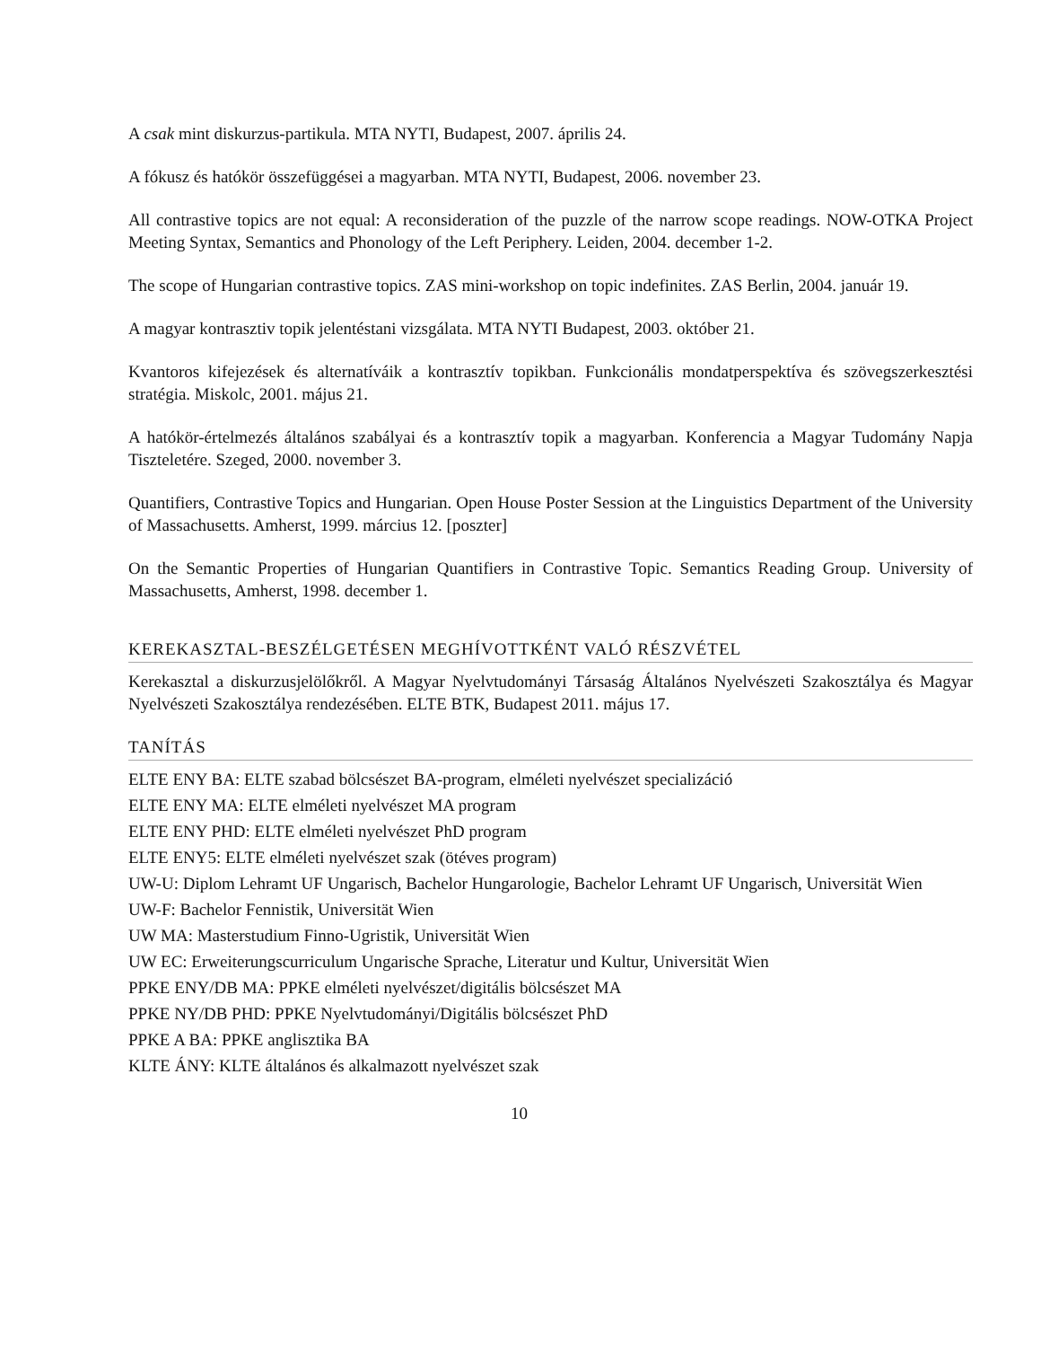A csak mint diskurzus-partikula. MTA NYTI, Budapest, 2007. április 24.
A fókusz és hatókör összefüggései a magyarban. MTA NYTI, Budapest, 2006. november 23.
All contrastive topics are not equal: A reconsideration of the puzzle of the narrow scope readings. NOW-OTKA Project Meeting Syntax, Semantics and Phonology of the Left Periphery. Leiden, 2004. december 1-2.
The scope of Hungarian contrastive topics. ZAS mini-workshop on topic indefinites. ZAS Berlin, 2004. január 19.
A magyar kontrasztiv topik jelentéstani vizsgálata. MTA NYTI Budapest, 2003. október 21.
Kvantoros kifejezések és alternatíváik a kontrasztív topikban. Funkcionális mondatperspektíva és szövegszerkesztési stratégia. Miskolc, 2001. május 21.
A hatókör-értelmezés általános szabályai és a kontrasztív topik a magyarban. Konferencia a Magyar Tudomány Napja Tiszteletére. Szeged, 2000. november 3.
Quantifiers, Contrastive Topics and Hungarian. Open House Poster Session at the Linguistics Department of the University of Massachusetts. Amherst, 1999. március 12. [poszter]
On the Semantic Properties of Hungarian Quantifiers in Contrastive Topic. Semantics Reading Group. University of Massachusetts, Amherst, 1998. december 1.
KEREKASZTAL-BESZÉLGETÉSEN MEGHÍVOTTKÉNT VALÓ RÉSZVÉTEL
Kerekasztal a diskurzusjelölőkről. A Magyar Nyelvtudományi Társaság Általános Nyelvészeti Szakosztálya és Magyar Nyelvészeti Szakosztálya rendezésében. ELTE BTK, Budapest 2011. május 17.
TANÍTÁS
ELTE ENY BA: ELTE szabad bölcsészet BA-program, elméleti nyelvészet specializáció
ELTE ENY MA: ELTE elméleti nyelvészet MA program
ELTE ENY PHD: ELTE elméleti nyelvészet PhD program
ELTE ENY5: ELTE elméleti nyelvészet szak (ötéves program)
UW-U: Diplom Lehramt UF Ungarisch, Bachelor Hungarologie, Bachelor Lehramt UF Ungarisch, Universität Wien
UW-F: Bachelor Fennistik, Universität Wien
UW MA: Masterstudium Finno-Ugristik, Universität Wien
UW EC: Erweiterungscurriculum Ungarische Sprache, Literatur und Kultur, Universität Wien
PPKE ENY/DB MA: PPKE elméleti nyelvészet/digitális bölcsészet MA
PPKE NY/DB PHD: PPKE Nyelvtudományi/Digitális bölcsészet PhD
PPKE A BA: PPKE anglisztika BA
KLTE ÁNY: KLTE általános és alkalmazott nyelvészet szak
10